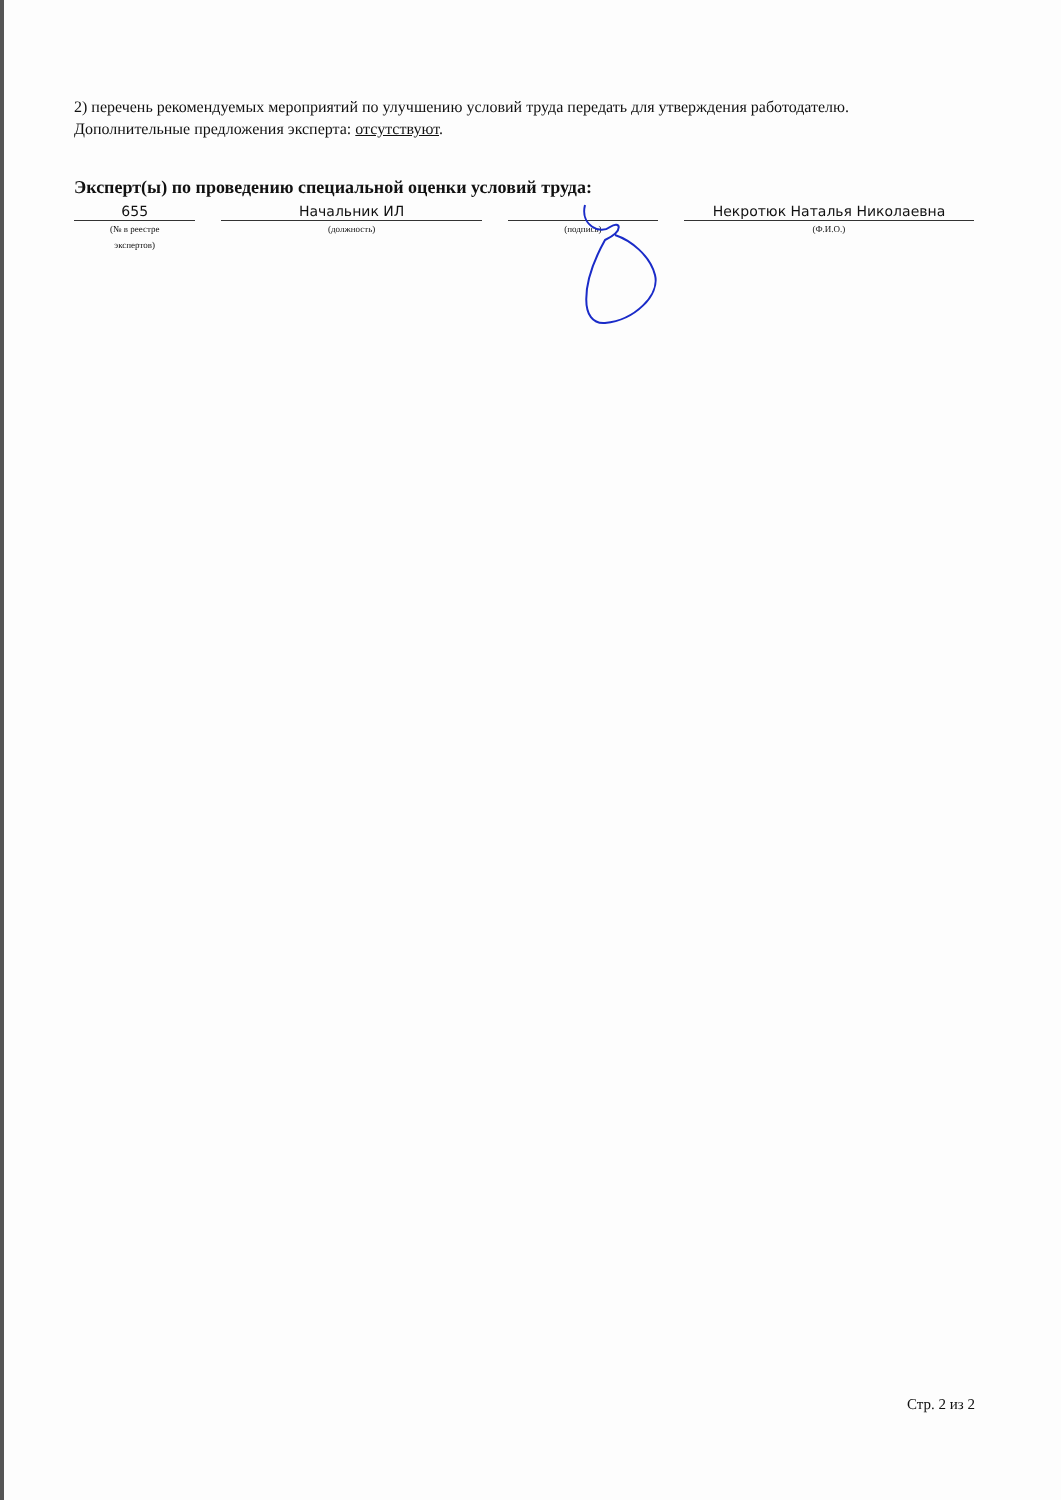2) перечень рекомендуемых мероприятий по улучшению условий труда передать для утверждения работодателю.
Дополнительные предложения эксперта: отсутствуют.
Эксперт(ы) по проведению специальной оценки условий труда:
655
(№ в реестре
экспертов)
Начальник ИЛ
(должность)
(подпись)
Некротюк Наталья Николаевна
(Ф.И.О.)
Стр. 2 из 2